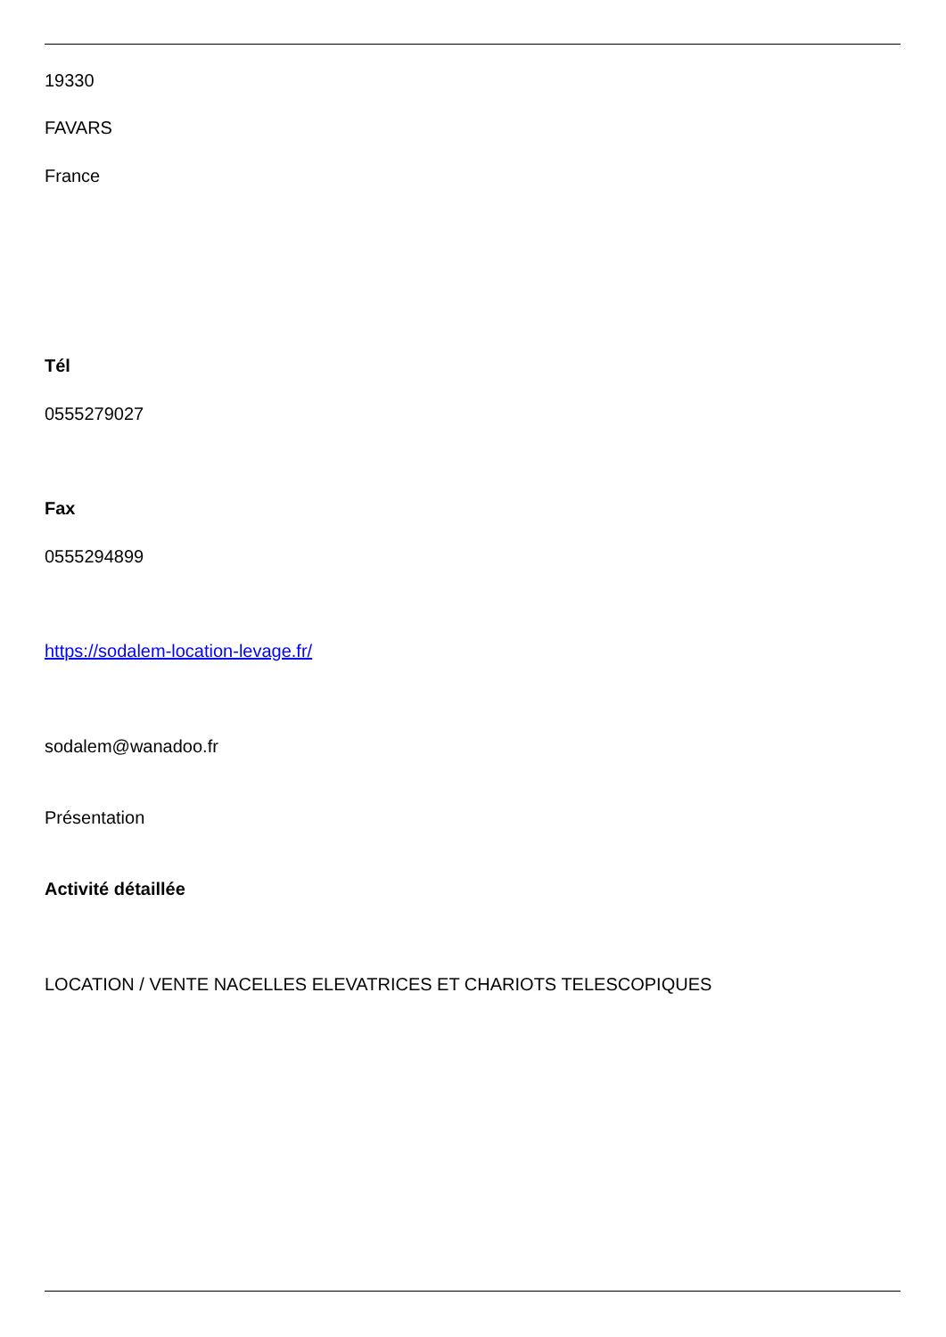19330
FAVARS
France
Tél
0555279027
Fax
0555294899
https://sodalem-location-levage.fr/
sodalem@wanadoo.fr
Présentation
Activité détaillée
LOCATION / VENTE NACELLES ELEVATRICES ET CHARIOTS TELESCOPIQUES